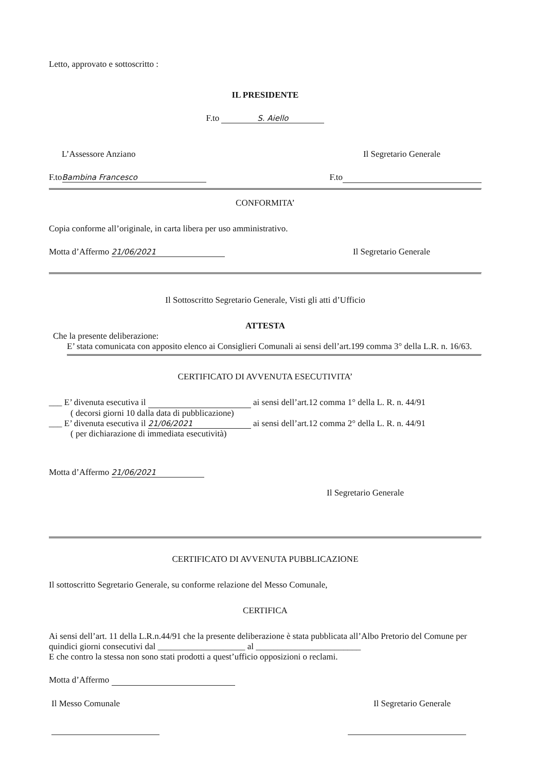Letto, approvato e sottoscritto :
IL PRESIDENTE
F.to S. Aiello
L’Assessore Anziano Il Segretario Generale
F.to Bambina Francesco F.to
CONFORMITA’
Copia conforme all’originale, in carta libera per uso amministrativo.
Motta d’Affermo 21/06/2021 Il Segretario Generale
Il Sottoscritto Segretario Generale, Visti gli atti d’Ufficio
ATTESTA
Che la presente deliberazione:
E’ stata comunicata con apposito elenco ai Consiglieri Comunali ai sensi dell’art.199 comma 3° della L.R. n. 16/63.
CERTIFICATO DI AVVENUTA ESECUTIVITA’
___ E’ divenuta esecutiva il ai sensi dell’art.12 comma 1° della L. R. n. 44/91
( decorsi giorni 10 dalla data di pubblicazione)
___ E’ divenuta esecutiva il 21/06/2021 ai sensi dell’art.12 comma 2° della L. R. n. 44/91
( per dichiarazione di immediata esecutività)
Motta d’Affermo 21/06/2021
Il Segretario Generale
CERTIFICATO DI AVVENUTA PUBBLICAZIONE
Il sottoscritto Segretario Generale, su conforme relazione del Messo Comunale,
CERTIFICA
Ai sensi dell’art. 11 della L.R.n.44/91 che la presente deliberazione è stata pubblicata all’Albo Pretorio del Comune per quindici giorni consecutivi dal ____________________ al ________________________
E che contro la stessa non sono stati prodotti a quest’ufficio opposizioni o reclami.
Motta d’Affermo
Il Messo Comunale Il Segretario Generale